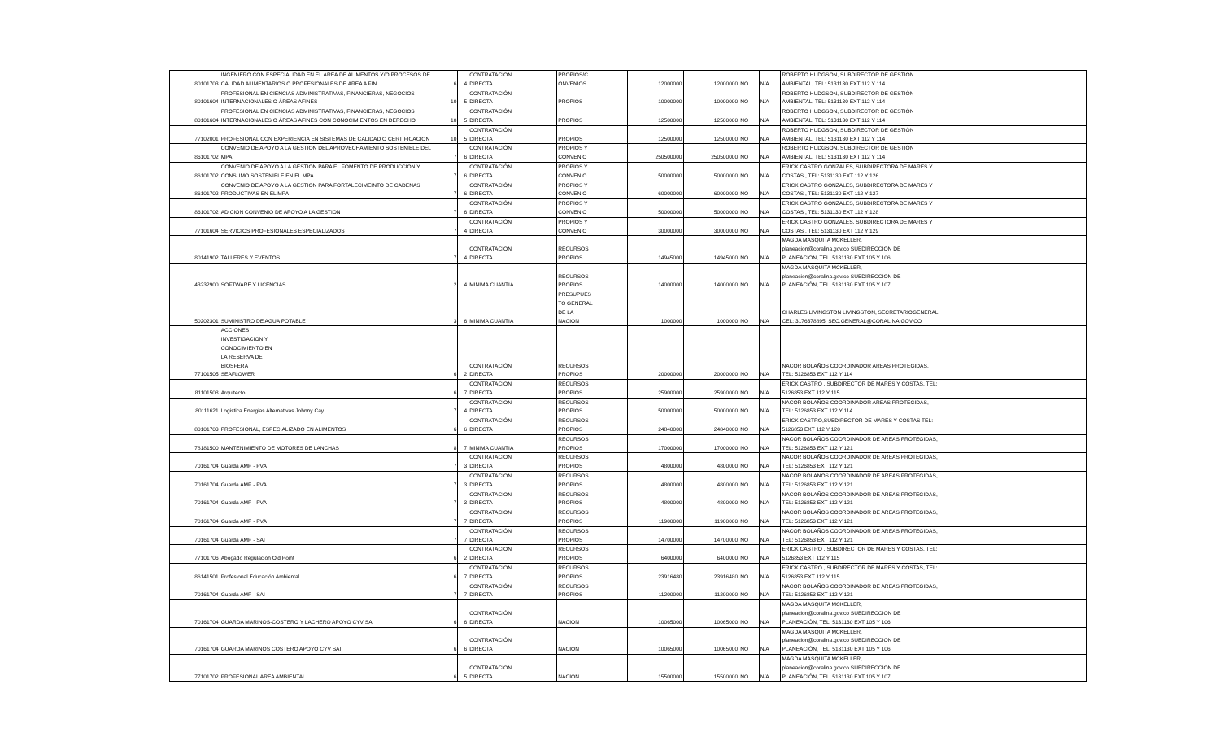| 80101703 | INGENIERO CON ESPECIALIDAD EN EL ÁREA DE ALIMENTOS Y/O PROCESOS DE CALIDAD ALIMENTARIOS O PROFESIONALES DE ÁREA A FIN | 6 | 4 | CONTRATACIÓN DIRECTA | PROPIOS/C ONVENIOS | 12000000 | 12000000 | NO | N/A | ROBERTO HUDGSON, SUBDIRECTOR DE GESTIÓN AMBIENTAL, TEL: 5131130 EXT 112 Y 114 |
| 80101604 | PROFESIONAL EN CIENCIAS ADMINISTRATIVAS, FINANCIERAS, NEGOCIOS INTERNACIONALES O ÁREAS AFINES | 10 | 5 | CONTRATACIÓN DIRECTA | PROPIOS | 10000000 | 10000000 | NO | N/A | ROBERTO HUDGSON, SUBDIRECTOR DE GESTIÓN AMBIENTAL, TEL: 5131130 EXT 112 Y 114 |
| 80101604 | PROFESIONAL EN CIENCIAS ADMINISTRATIVAS, FINANCIERAS, NEGOCIOS INTERNACIONALES O ÁREAS AFINES CON CONOCIMIENTOS EN DERECHO | 10 | 5 | CONTRATACIÓN DIRECTA | PROPIOS | 12500000 | 12500000 | NO | N/A | ROBERTO HUDGSON, SUBDIRECTOR DE GESTIÓN AMBIENTAL, TEL: 5131130 EXT 112 Y 114 |
| 77102001 | PROFESIONAL CON EXPERIENCIA EN SISTEMAS DE CALIDAD O CERTIFICACION | 10 | 5 | CONTRATACIÓN DIRECTA | PROPIOS | 12500000 | 12500000 | NO | N/A | ROBERTO HUDGSON, SUBDIRECTOR DE GESTIÓN AMBIENTAL, TEL: 5131130 EXT 112 Y 114 |
| 86101702 | CONVENIO DE APOYO A LA GESTION DEL APROVECHAMIENTO SOSTENIBLE DEL MPA | 7 | 6 | CONTRATACIÓN DIRECTA | PROPIOS Y CONVENIO | 250500000 | 250500000 | NO | N/A | ROBERTO HUDGSON, SUBDIRECTOR DE GESTIÓN AMBIENTAL, TEL: 5131130 EXT 112 Y 114 |
| 86101702 | CONVENIO DE APOYO A LA GESTION PARA EL FOMENTO DE PRODUCCION Y CONSUMO SOSTENIBLE EN EL MPA | 7 | 6 | CONTRATACIÓN DIRECTA | PROPIOS Y CONVENIO | 50000000 | 50000000 | NO | N/A | ERICK CASTRO GONZALES, SUBDIRECTORA DE MARES Y COSTAS , TEL: 5131130 EXT 112 Y 126 |
| 86101702 | CONVENIO DE APOYO A LA GESTION PARA FORTALECIMEINTO DE CADENAS PRODUCTIVAS EN EL MPA | 7 | 6 | CONTRATACIÓN DIRECTA | PROPIOS Y CONVENIO | 60000000 | 60000000 | NO | N/A | ERICK CASTRO GONZALES, SUBDIRECTORA DE MARES Y COSTAS , TEL: 5131130 EXT 112 Y 127 |
| 86101702 | ADICION CONVENIO DE APOYO A LA GESTION | 7 | 6 | CONTRATACIÓN DIRECTA | PROPIOS Y CONVENIO | 50000000 | 50000000 | NO | N/A | ERICK CASTRO GONZALES, SUBDIRECTORA DE MARES Y COSTAS , TEL: 5131130 EXT 112 Y 128 |
| 77101604 | SERVICIOS PROFESIONALES ESPECIALIZADOS | 7 | 4 | CONTRATACIÓN DIRECTA | PROPIOS Y CONVENIO | 30000000 | 30000000 | NO | N/A | ERICK CASTRO GONZALES, SUBDIRECTORA DE MARES Y COSTAS , TEL: 5131130 EXT 112 Y 129 |
| 80141902 | TALLERES Y EVENTOS | 7 | 4 | CONTRATACIÓN DIRECTA | RECURSOS PROPIOS | 14945000 | 14945000 | NO | N/A | MAGDA MASQUITA MCKELLER, planeacion@coralina.gov.co SUBDIRECCION DE PLANEACIÓN, TEL: 5131130 EXT 105 Y 106 |
| 43232900 | SOFTWARE Y LICENCIAS | 2 | 4 | MINIMA CUANTIA | RECURSOS PROPIOS | 14000000 | 14000000 | NO | N/A | MAGDA MASQUITA MCKELLER, planeacion@coralina.gov.co SUBDIRECCION DE PLANEACIÓN, TEL: 5131130 EXT 105 Y 107 |
| 50202301 | SUMINISTRO DE AGUA POTABLE | 3 | 6 | MINIMA CUANTIA | PRESUPUES TO GENERAL DE LA NACION | 1000000 | 1000000 | NO | N/A | CHARLES LIVINGSTON LIVINGSTON, SECRETARIOGENERAL, CEL: 3176378895, SEC.GENERAL@CORALINA.GOV.CO |
| 77101505 | ACCIONES INVESTIGACION Y CONOCIMIENTO EN LA RESERVA DE BIOSFERA SEAFLOWER | 6 | 2 | CONTRATACIÓN DIRECTA | RECURSOS PROPIOS | 20000000 | 20000000 | NO | N/A | NACOR BOLAÑOS COORDINADOR AREAS PROTEGIDAS, TEL: 5126853 EXT 112 Y 114 |
| 81101508 | Arquitecto | 6 | 7 | CONTRATACIÓN DIRECTA | RECURSOS PROPIOS | 25900000 | 25900000 | NO | N/A | ERICK CASTRO , SUBDIRECTOR DE MARES Y COSTAS, TEL: 5126853 EXT 112 Y 115 |
| 80111621 | Logistica Energias Alternativas Johnny Cay | 7 | 4 | CONTRATACION DIRECTA | RECURSOS PROPIOS | 50000000 | 50000000 | NO | N/A | NACOR BOLAÑOS COORDINADOR AREAS PROTEGIDAS, TEL: 5126853 EXT 112 Y 114 |
| 80101703 | PROFESIONAL, ESPECIALIZADO EN ALIMENTOS | 6 | 6 | CONTRATACIÓN DIRECTA | RECURSOS PROPIOS | 24840000 | 24840000 | NO | N/A | ERICK CASTRO,SUBDIRECTOR DE MARES Y COSTAS TEL: 5126853 EXT 112 Y 120 |
| 78181500 | MANTENIMIENTO DE MOTORES DE LANCHAS | 8 | 7 | MINIMA CUANTIA | RECURSOS PROPIOS | 17000000 | 17000000 | NO | N/A | NACOR BOLAÑOS COORDINADOR DE AREAS PROTEGIDAS, TEL: 5126853 EXT 112 Y 121 |
| 70161704 | Guarda AMP - PVA | 7 | 3 | CONTRATACION DIRECTA | RECURSOS PROPIOS | 4800000 | 4800000 | NO | N/A | NACOR BOLAÑOS COORDINADOR DE AREAS PROTEGIDAS, TEL: 5126853 EXT 112 Y 121 |
| 70161704 | Guarda AMP - PVA | 7 | 3 | CONTRATACION DIRECTA | RECURSOS PROPIOS | 4800000 | 4800000 | NO | N/A | NACOR BOLAÑOS COORDINADOR DE AREAS PROTEGIDAS, TEL: 5126853 EXT 112 Y 121 |
| 70161704 | Guarda AMP - PVA | 7 | 3 | CONTRATACION DIRECTA | RECURSOS PROPIOS | 4800000 | 4800000 | NO | N/A | NACOR BOLAÑOS COORDINADOR DE AREAS PROTEGIDAS, TEL: 5126853 EXT 112 Y 121 |
| 70161704 | Guarda AMP - PVA | 7 | 7 | CONTRATACION DIRECTA | RECURSOS PROPIOS | 11900000 | 11900000 | NO | N/A | NACOR BOLAÑOS COORDINADOR DE AREAS PROTEGIDAS, TEL: 5126853 EXT 112 Y 121 |
| 70161704 | Guarda AMP - SAI | 7 | 7 | CONTRATACIÓN DIRECTA | RECURSOS PROPIOS | 14700000 | 14700000 | NO | N/A | NACOR BOLAÑOS COORDINADOR DE AREAS PROTEGIDAS, TEL: 5126853 EXT 112 Y 121 |
| 77101706 | Abogado Regulación Old Point | 6 | 2 | CONTRATACION DIRECTA | RECURSOS PROPIOS | 6400000 | 6400000 | NO | N/A | ERICK CASTRO , SUBDIRECTOR DE MARES Y COSTAS, TEL: 5126853 EXT 112 Y 115 |
| 86141501 | Profesional Educación Ambiental | 6 | 7 | CONTRATACION DIRECTA | RECURSOS PROPIOS | 23916480 | 23916480 | NO | N/A | ERICK CASTRO , SUBDIRECTOR DE MARES Y COSTAS, TEL: 5126853 EXT 112 Y 115 |
| 70161704 | Guarda AMP - SAI | 7 | 7 | CONTRATACIÓN DIRECTA | RECURSOS PROPIOS | 11200000 | 11200000 | NO | N/A | NACOR BOLAÑOS COORDINADOR DE AREAS PROTEGIDAS, TEL: 5126853 EXT 112 Y 121 |
| 70161704 | GUARDA MARINOS-COSTERO Y LACHERO APOYO CYV SAI | 6 | 6 | CONTRATACIÓN DIRECTA | NACION | 10065000 | 10065000 | NO | N/A | MAGDA MASQUITA MCKELLER, planeacion@coralina.gov.co SUBDIRECCION DE PLANEACIÓN, TEL: 5131130 EXT 105 Y 106 |
| 70161704 | GUARDA MARINOS COSTERO APOYO CYV SAI | 6 | 6 | CONTRATACIÓN DIRECTA | NACION | 10065000 | 10065000 | NO | N/A | MAGDA MASQUITA MCKELLER, planeacion@coralina.gov.co SUBDIRECCION DE PLANEACIÓN, TEL: 5131130 EXT 105 Y 106 |
| 77101702 | PROFESIONAL AREA AMBIENTAL | 6 | 5 | CONTRATACIÓN DIRECTA | NACION | 15500000 | 15500000 | NO | N/A | MAGDA MASQUITA MCKELLER, planeacion@coralina.gov.co SUBDIRECCION DE PLANEACIÓN, TEL: 5131130 EXT 105 Y 107 |